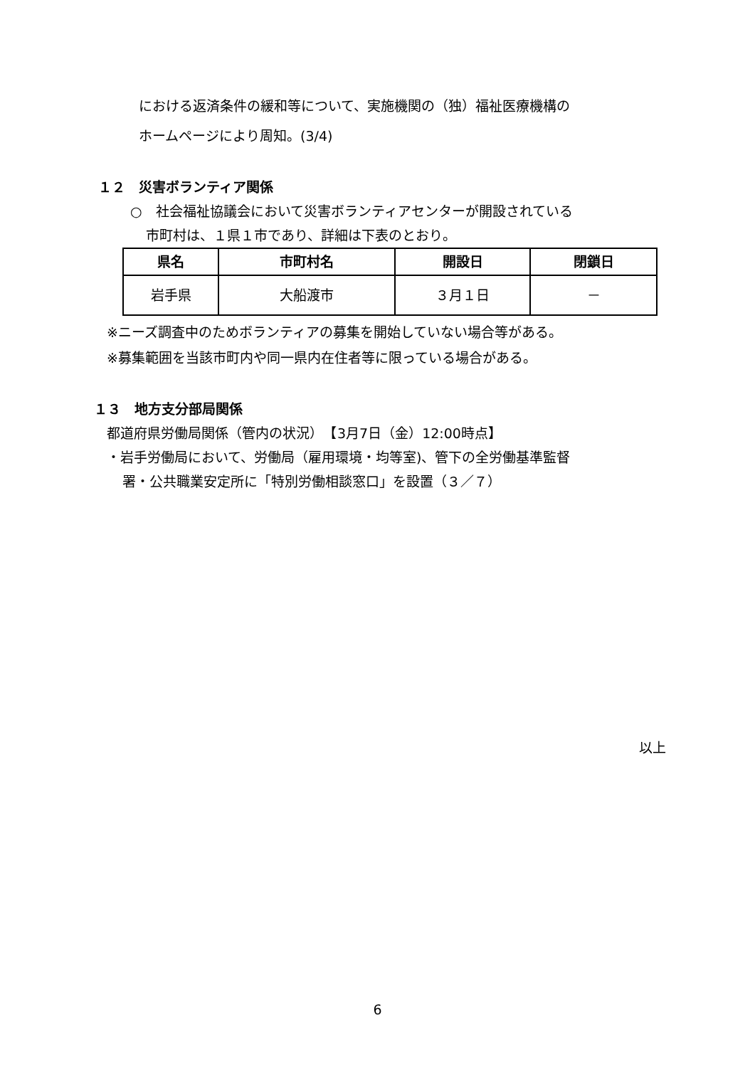における返済条件の緩和等について、実施機関の（独）福祉医療機構の
ホームページにより周知。(3/4)
１２　災害ボランティア関係
○　社会福祉協議会において災害ボランティアセンターが開設されている
市町村は、１県１市であり、詳細は下表のとおり。
| 県名 | 市町村名 | 開設日 | 閉鎖日 |
| --- | --- | --- | --- |
| 岩手県 | 大船渡市 | ３月１日 | － |
※ニーズ調査中のためボランティアの募集を開始していない場合等がある。
※募集範囲を当該市町内や同一県内在住者等に限っている場合がある。
１３　地方支分部局関係
都道府県労働局関係（管内の状況）　【3月7日（金）12:00時点】
・岩手労働局において、労働局（雇用環境・均等室)、管下の全労働基準監督
署・公共職業安定所に「特別労働相談窓口」を設置（３／７）
以上
6